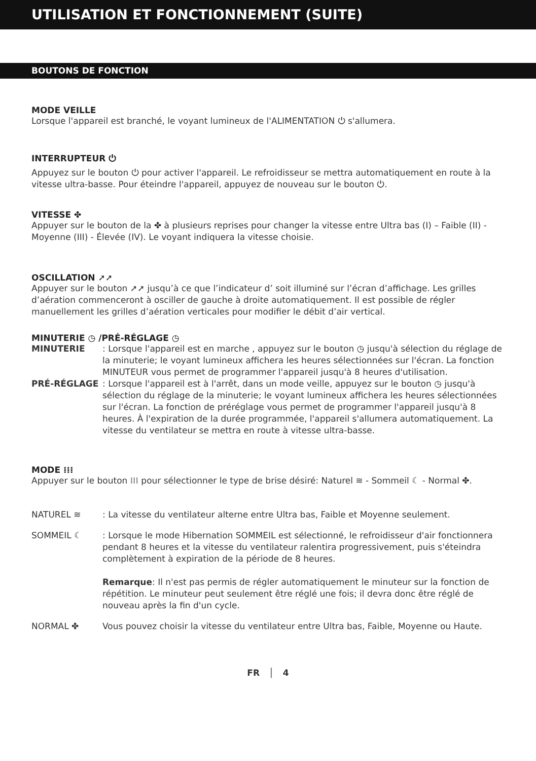UTILISATION ET FONCTIONNEMENT (SUITE)
BOUTONS DE FONCTION
MODE VEILLE
Lorsque l'appareil est branché, le voyant lumineux de l'ALIMENTATION ⏻ s'allumera.
INTERRUPTEUR ⏻
Appuyez sur le bouton ⏻ pour activer l'appareil. Le refroidisseur se mettra automatiquement en route à la vitesse ultra-basse. Pour éteindre l'appareil, appuyez de nouveau sur le bouton ⏻.
VITESSE ✤
Appuyer sur le bouton de la ✤ à plusieurs reprises pour changer la vitesse entre Ultra bas (I) – Faible (II) - Moyenne (III) - Élevée (IV). Le voyant indiquera la vitesse choisie.
OSCILLATION ➚➚
Appuyer sur le bouton ➚➚ jusqu’à ce que l’indicateur d’ soit illuminé sur l’écran d’affichage. Les grilles d’aération commenceront à osciller de gauche à droite automatiquement. Il est possible de régler manuellement les grilles d’aération verticales pour modifier le débit d’air vertical.
MINUTERIE ◷ /PRÉ-RÉGLAGE ◷
MINUTERIE : Lorsque l'appareil est en marche , appuyez sur le bouton ◷ jusqu'à sélection du réglage de la minuterie; le voyant lumineux affichera les heures sélectionnées sur l'écran. La fonction MINUTEUR vous permet de programmer l'appareil jusqu'à 8 heures d'utilisation.
PRÉ-RÉGLAGE : Lorsque l'appareil est à l'arrêt, dans un mode veille, appuyez sur le bouton ◷ jusqu'à sélection du réglage de la minuterie; le voyant lumineux affichera les heures sélectionnées sur l'écran. La fonction de préréglage vous permet de programmer l'appareil jusqu'à 8 heures. À l'expiration de la durée programmée, l'appareil s'allumera automatiquement. La vitesse du ventilateur se mettra en route à vitesse ultra-basse.
MODE ⁞⁞⁞
Appuyer sur le bouton ⁞⁞⁞ pour sélectionner le type de brise désiré: Naturel ≋ - Sommeil ☾ - Normal ✤.
NATUREL ≋ : La vitesse du ventilateur alterne entre Ultra bas, Faible et Moyenne seulement.
SOMMEIL ☾ : Lorsque le mode Hibernation SOMMEIL est sélectionné, le refroidisseur d'air fonctionnera pendant 8 heures et la vitesse du ventilateur ralentira progressivement, puis s'éteindra complètement à expiration de la période de 8 heures.
Remarque: Il n'est pas permis de régler automatiquement le minuteur sur la fonction de répétition. Le minuteur peut seulement être réglé une fois; il devra donc être réglé de nouveau après la fin d'un cycle.
NORMAL ✤ Vous pouvez choisir la vitesse du ventilateur entre Ultra bas, Faible, Moyenne ou Haute.
FR │ 4